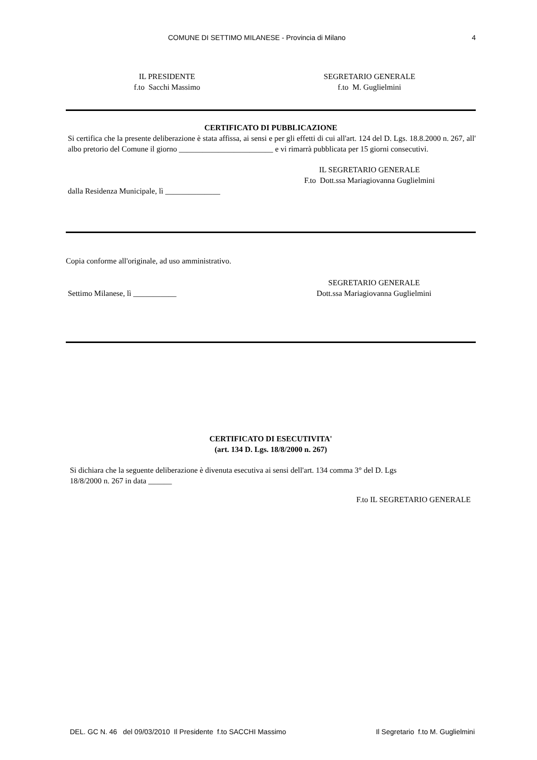COMUNE DI SETTIMO MILANESE - Provincia di Milano 4
IL PRESIDENTE
f.to Sacchi Massimo
SEGRETARIO GENERALE
f.to M. Guglielmini
CERTIFICATO DI PUBBLICAZIONE
Si certifica che la presente deliberazione è stata affissa, ai sensi e per gli effetti di cui all'art. 124 del D. Lgs. 18.8.2000 n. 267, all' albo pretorio del Comune il giorno ________________________ e vi rimarrà pubblicata per 15 giorni consecutivi.
IL SEGRETARIO GENERALE
F.to Dott.ssa Mariagiovanna Guglielmini
dalla Residenza Municipale, lì ______________
Copia conforme all'originale, ad uso amministrativo.
Settimo Milanese, lì ___________
SEGRETARIO GENERALE
Dott.ssa Mariagiovanna Guglielmini
CERTIFICATO DI ESECUTIVITA'
(art. 134 D. Lgs. 18/8/2000 n. 267)
Si dichiara che la seguente deliberazione è divenuta esecutiva ai sensi dell'art. 134 comma 3° del D. Lgs
18/8/2000 n. 267 in data ______
F.to IL SEGRETARIO GENERALE
DEL. GC N. 46 del 09/03/2010 Il Presidente f.to SACCHI Massimo Il Segretario f.to M. Guglielmini